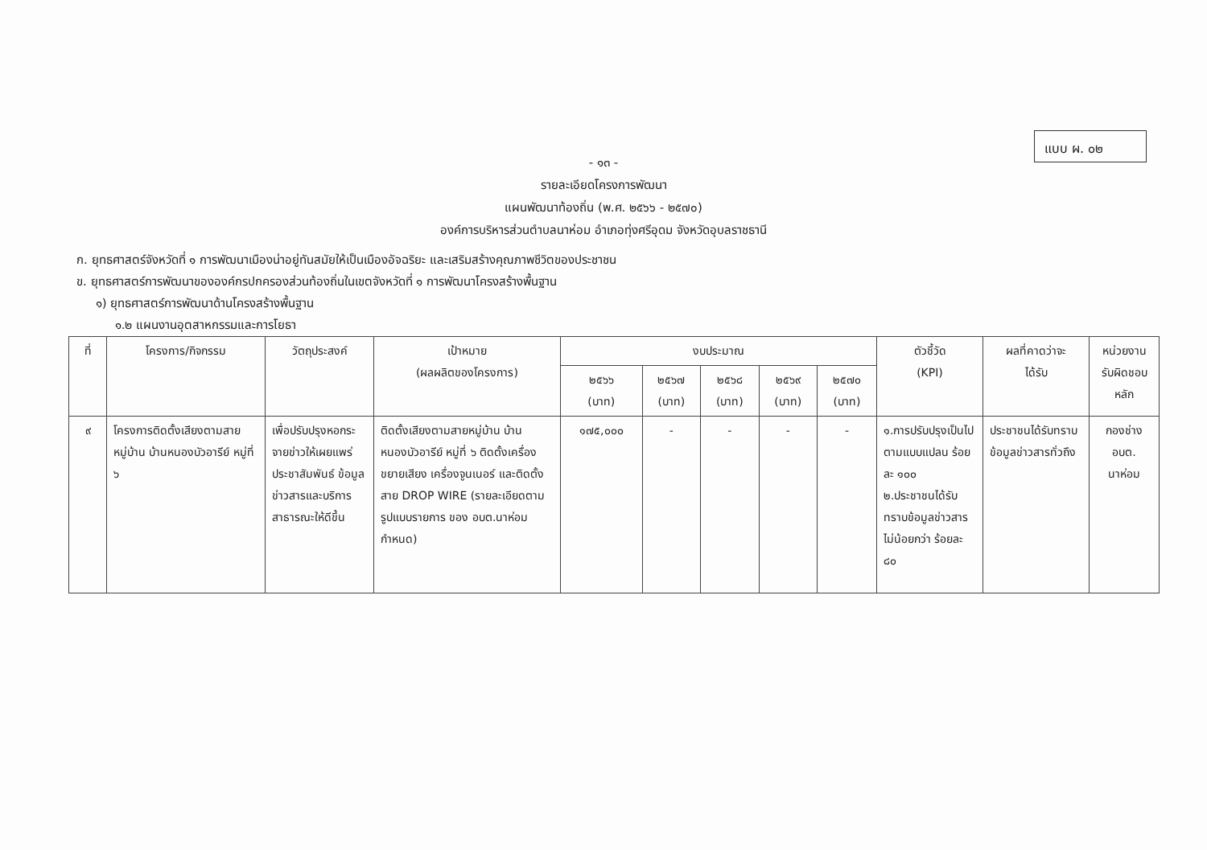แบบ ผ. ๐๒
- ๑๓ -
รายละเอียดโครงการพัฒนา
แผนพัฒนาท้องถิ่น (พ.ศ. ๒๕๖๖ - ๒๕๗๐)
องค์การบริหารส่วนตำบลนาห่อม อำเภอทุ่งศรีอุดม จังหวัดอุบลราชธานี
ก. ยุทธศาสตร์จังหวัดที่ ๑ การพัฒนาเมืองน่าอยู่ทันสมัยให้เป็นเมืองอัจฉริยะ และเสริมสร้างคุณภาพชีวิตของประชาชน
ข. ยุทธศาสตร์การพัฒนาขององค์กรปกครองส่วนท้องถิ่นในเขตจังหวัดที่ ๑ การพัฒนาโครงสร้างพื้นฐาน
๑) ยุทธศาสตร์การพัฒนาด้านโครงสร้างพื้นฐาน
๑.๒ แผนงานอุตสาหกรรมและการโยธา
| ที่ | โครงการ/กิจกรรม | วัตถุประสงค์ | เป้าหมาย (ผลผลิตของโครงการ) | งบประมาณ | | | | | ตัวชี้วัด (KPI) | ผลที่คาดว่าจะ ได้รับ | หน่วยงาน รับผิดชอบ หลัก |
| --- | --- | --- | --- | --- | --- | --- | --- | --- | --- | --- | --- |
| | | | | ๒๕๖๖ (บาท) | ๒๕๖๗ (บาท) | ๒๕๖๘ (บาท) | ๒๕๖๙ (บาท) | ๒๕๗๐ (บาท) | | | |
| ๙ | โครงการติดตั้งเสียงตามสายหมู่บ้าน บ้านหนองบัวอารีย์ หมู่ที่ ๖ | เพื่อปรับปรุงหอกระจายข่าวให้เผยแพร่ ประชาสัมพันธ์ ข้อมูลข่าวสารและบริการสาธารณะให้ดีขึ้น | ติดตั้งเสียงตามสายหมู่บ้าน บ้านหนองบัวอารีย์ หมู่ที่ ๖ ติดตั้งเครื่องขยายเสียง เครื่องจูนเนอร์ และติดตั้งสาย DROP WIRE (รายละเอียดตามรูปแบบรายการ ของ อบต.นาห่อม กำหนด) | ๑๗๕,๐๐๐ | - | - | - | - | ๑.การปรับปรุงเป็นไปตามแบบแปลน ร้อยละ ๑๐๐ ๒.ประชาชนได้รับทราบข้อมูลข่าวสาร ไม่น้อยกว่า ร้อยละ ๘๐ | ประชาชนได้รับทราบข้อมูลข่าวสารทั่วถึง | กองช่าง อบต. นาห่อม |